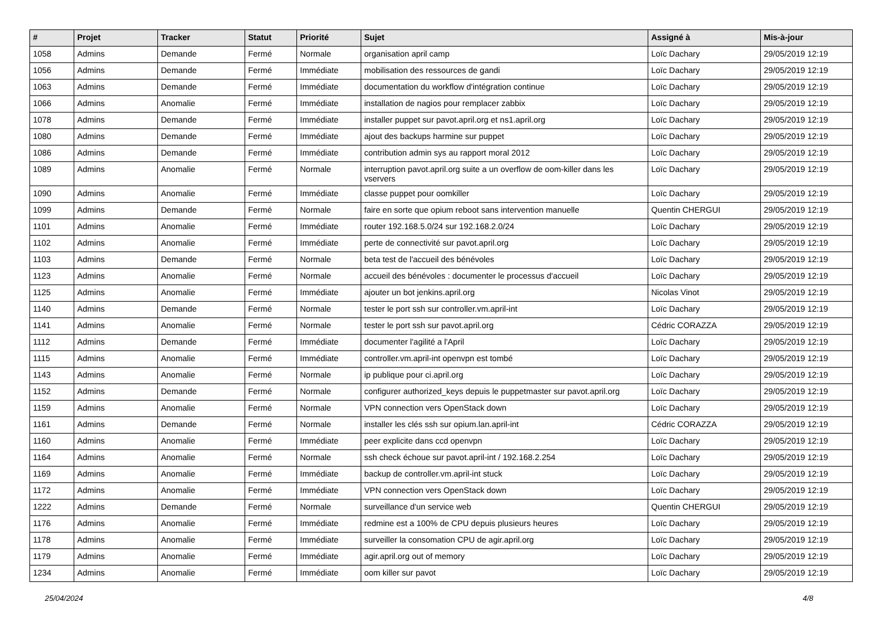| # | Projet | Tracker | Statut | Priorité | Sujet | Assigné à | Mis-à-jour |
| --- | --- | --- | --- | --- | --- | --- | --- |
| 1058 | Admins | Demande | Fermé | Normale | organisation april camp | Loïc Dachary | 29/05/2019 12:19 |
| 1056 | Admins | Demande | Fermé | Immédiate | mobilisation des ressources de gandi | Loïc Dachary | 29/05/2019 12:19 |
| 1063 | Admins | Demande | Fermé | Immédiate | documentation du workflow d'intégration continue | Loïc Dachary | 29/05/2019 12:19 |
| 1066 | Admins | Anomalie | Fermé | Immédiate | installation de nagios pour remplacer zabbix | Loïc Dachary | 29/05/2019 12:19 |
| 1078 | Admins | Demande | Fermé | Immédiate | installer puppet sur pavot.april.org et ns1.april.org | Loïc Dachary | 29/05/2019 12:19 |
| 1080 | Admins | Demande | Fermé | Immédiate | ajout des backups harmine sur puppet | Loïc Dachary | 29/05/2019 12:19 |
| 1086 | Admins | Demande | Fermé | Immédiate | contribution admin sys au rapport moral 2012 | Loïc Dachary | 29/05/2019 12:19 |
| 1089 | Admins | Anomalie | Fermé | Normale | interruption pavot.april.org suite a un overflow de oom-killer dans les vservers | Loïc Dachary | 29/05/2019 12:19 |
| 1090 | Admins | Anomalie | Fermé | Immédiate | classe puppet pour oomkiller | Loïc Dachary | 29/05/2019 12:19 |
| 1099 | Admins | Demande | Fermé | Normale | faire en sorte que opium reboot sans intervention manuelle | Quentin CHERGUI | 29/05/2019 12:19 |
| 1101 | Admins | Anomalie | Fermé | Immédiate | router 192.168.5.0/24 sur 192.168.2.0/24 | Loïc Dachary | 29/05/2019 12:19 |
| 1102 | Admins | Anomalie | Fermé | Immédiate | perte de connectivité sur pavot.april.org | Loïc Dachary | 29/05/2019 12:19 |
| 1103 | Admins | Demande | Fermé | Normale | beta test de l'accueil des bénévoles | Loïc Dachary | 29/05/2019 12:19 |
| 1123 | Admins | Anomalie | Fermé | Normale | accueil des bénévoles : documenter le processus d'accueil | Loïc Dachary | 29/05/2019 12:19 |
| 1125 | Admins | Anomalie | Fermé | Immédiate | ajouter un bot jenkins.april.org | Nicolas Vinot | 29/05/2019 12:19 |
| 1140 | Admins | Demande | Fermé | Normale | tester le port ssh sur controller.vm.april-int | Loïc Dachary | 29/05/2019 12:19 |
| 1141 | Admins | Anomalie | Fermé | Normale | tester le port ssh sur pavot.april.org | Cédric CORAZZA | 29/05/2019 12:19 |
| 1112 | Admins | Demande | Fermé | Immédiate | documenter l'agilité a l'April | Loïc Dachary | 29/05/2019 12:19 |
| 1115 | Admins | Anomalie | Fermé | Immédiate | controller.vm.april-int openvpn est tombé | Loïc Dachary | 29/05/2019 12:19 |
| 1143 | Admins | Anomalie | Fermé | Normale | ip publique pour ci.april.org | Loïc Dachary | 29/05/2019 12:19 |
| 1152 | Admins | Demande | Fermé | Normale | configurer authorized_keys depuis le puppetmaster sur pavot.april.org | Loïc Dachary | 29/05/2019 12:19 |
| 1159 | Admins | Anomalie | Fermé | Normale | VPN connection vers OpenStack down | Loïc Dachary | 29/05/2019 12:19 |
| 1161 | Admins | Demande | Fermé | Normale | installer les clés ssh sur opium.lan.april-int | Cédric CORAZZA | 29/05/2019 12:19 |
| 1160 | Admins | Anomalie | Fermé | Immédiate | peer explicite dans ccd openvpn | Loïc Dachary | 29/05/2019 12:19 |
| 1164 | Admins | Anomalie | Fermé | Normale | ssh check échoue sur pavot.april-int / 192.168.2.254 | Loïc Dachary | 29/05/2019 12:19 |
| 1169 | Admins | Anomalie | Fermé | Immédiate | backup de controller.vm.april-int stuck | Loïc Dachary | 29/05/2019 12:19 |
| 1172 | Admins | Anomalie | Fermé | Immédiate | VPN connection vers OpenStack down | Loïc Dachary | 29/05/2019 12:19 |
| 1222 | Admins | Demande | Fermé | Normale | surveillance d'un service web | Quentin CHERGUI | 29/05/2019 12:19 |
| 1176 | Admins | Anomalie | Fermé | Immédiate | redmine est a 100% de CPU depuis plusieurs heures | Loïc Dachary | 29/05/2019 12:19 |
| 1178 | Admins | Anomalie | Fermé | Immédiate | surveiller la consomation CPU de agir.april.org | Loïc Dachary | 29/05/2019 12:19 |
| 1179 | Admins | Anomalie | Fermé | Immédiate | agir.april.org out of memory | Loïc Dachary | 29/05/2019 12:19 |
| 1234 | Admins | Anomalie | Fermé | Immédiate | oom killer sur pavot | Loïc Dachary | 29/05/2019 12:19 |
25/04/2024 4/8